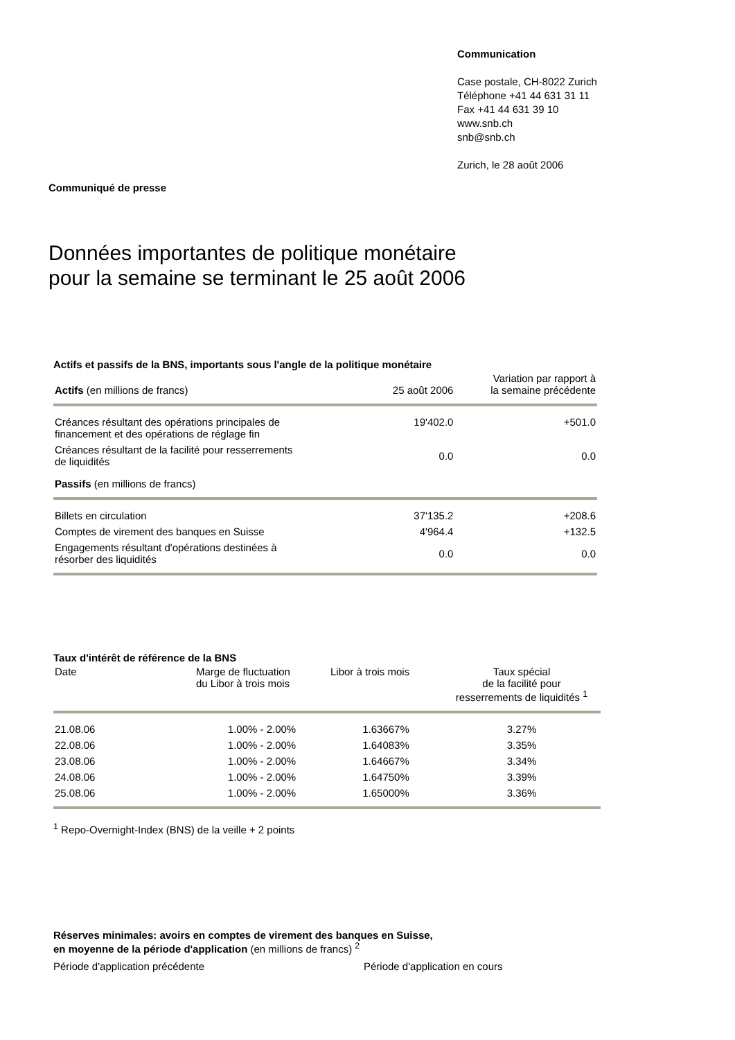Communication
Case postale, CH-8022 Zurich
Téléphone +41 44 631 31 11
Fax +41 44 631 39 10
www.snb.ch
snb@snb.ch
Zurich, le 28 août 2006
Communiqué de presse
Données importantes de politique monétaire
pour la semaine se terminant le 25 août 2006
Actifs et passifs de la BNS, importants sous l'angle de la politique monétaire
| Actifs (en millions de francs) | 25 août 2006 | Variation par rapport à la semaine précédente |
| --- | --- | --- |
| Créances résultant des opérations principales de financement et des opérations de réglage fin | 19'402.0 | +501.0 |
| Créances résultant de la facilité pour resserrements de liquidités | 0.0 | 0.0 |
| Passifs (en millions de francs) | | |
| Billets en circulation | 37'135.2 | +208.6 |
| Comptes de virement des banques en Suisse | 4'964.4 | +132.5 |
| Engagements résultant d'opérations destinées à résorber des liquidités | 0.0 | 0.0 |
Taux d'intérêt de référence de la BNS
| Date | Marge de fluctuation du Libor à trois mois | Libor à trois mois | Taux spécial de la facilité pour resserrements de liquidités <sup>1</sup> |
| --- | --- | --- | --- |
| 21.08.06 | 1.00% - 2.00% | 1.63667% | 3.27% |
| 22.08.06 | 1.00% - 2.00% | 1.64083% | 3.35% |
| 23.08.06 | 1.00% - 2.00% | 1.64667% | 3.34% |
| 24.08.06 | 1.00% - 2.00% | 1.64750% | 3.39% |
| 25.08.06 | 1.00% - 2.00% | 1.65000% | 3.36% |
<sup>1</sup> Repo-Overnight-Index (BNS) de la veille + 2 points
Réserves minimales: avoirs en comptes de virement des banques en Suisse,
en moyenne de la période d'application (en millions de francs) <sup>2</sup>
Période d'application précédente Période d'application en cours